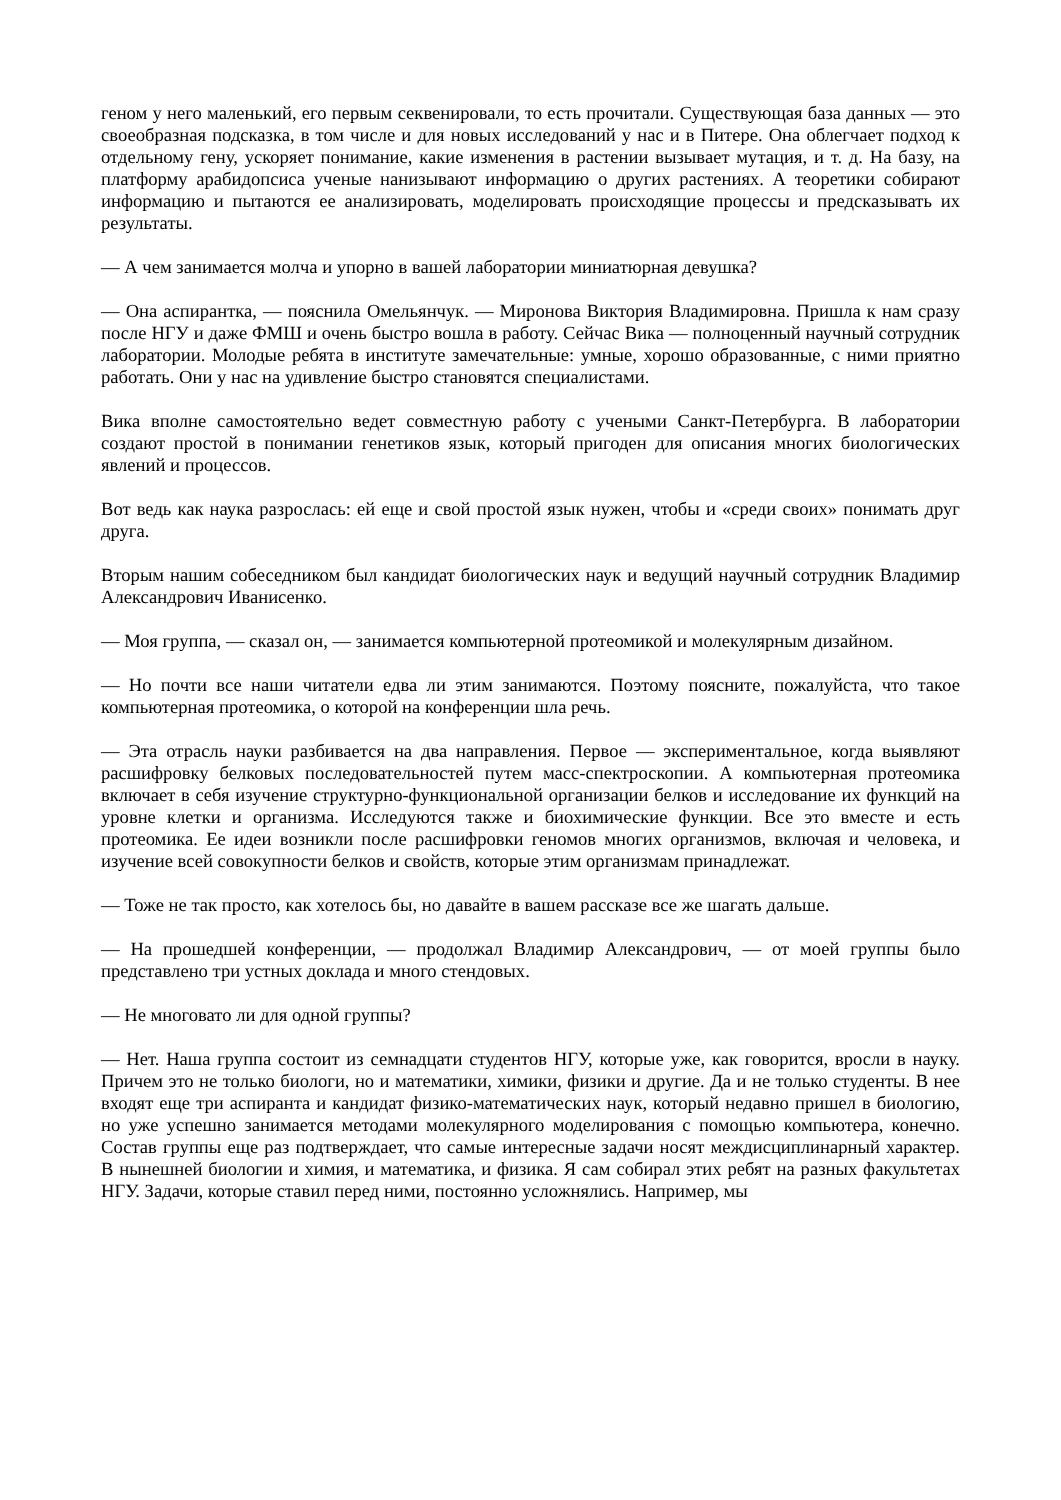геном у него маленький, его первым секвенировали, то есть прочитали. Существующая база данных — это своеобразная подсказка, в том числе и для новых исследований у нас и в Питере. Она облегчает подход к отдельному гену, ускоряет понимание, какие изменения в растении вызывает мутация, и т. д. На базу, на платформу арабидопсиса ученые нанизывают информацию о других растениях. А теоретики собирают информацию и пытаются ее анализировать, моделировать происходящие процессы и предсказывать их результаты.
— А чем занимается молча и упорно в вашей лаборатории миниатюрная девушка?
— Она аспирантка, — пояснила Омельянчук. — Миронова Виктория Владимировна. Пришла к нам сразу после НГУ и даже ФМШ и очень быстро вошла в работу. Сейчас Вика — полноценный научный сотрудник лаборатории. Молодые ребята в институте замечательные: умные, хорошо образованные, с ними приятно работать. Они у нас на удивление быстро становятся специалистами.
Вика вполне самостоятельно ведет совместную работу с учеными Санкт-Петербурга. В лаборатории создают простой в понимании генетиков язык, который пригоден для описания многих биологических явлений и процессов.
Вот ведь как наука разрослась: ей еще и свой простой язык нужен, чтобы и «среди своих» понимать друг друга.
Вторым нашим собеседником был кандидат биологических наук и ведущий научный сотрудник Владимир Александрович Иванисенко.
— Моя группа, — сказал он, — занимается компьютерной протеомикой и молекулярным дизайном.
— Но почти все наши читатели едва ли этим занимаются. Поэтому поясните, пожалуйста, что такое компьютерная протеомика, о которой на конференции шла речь.
— Эта отрасль науки разбивается на два направления. Первое — экспериментальное, когда выявляют расшифровку белковых последовательностей путем масс-спектроскопии. А компьютерная протеомика включает в себя изучение структурно-функциональной организации белков и исследование их функций на уровне клетки и организма. Исследуются также и биохимические функции. Все это вместе и есть протеомика. Ее идеи возникли после расшифровки геномов многих организмов, включая и человека, и изучение всей совокупности белков и свойств, которые этим организмам принадлежат.
— Тоже не так просто, как хотелось бы, но давайте в вашем рассказе все же шагать дальше.
— На прошедшей конференции, — продолжал Владимир Александрович, — от моей группы было представлено три устных доклада и много стендовых.
— Не многовато ли для одной группы?
— Нет. Наша группа состоит из семнадцати студентов НГУ, которые уже, как говорится, вросли в науку. Причем это не только биологи, но и математики, химики, физики и другие. Да и не только студенты. В нее входят еще три аспиранта и кандидат физико-математических наук, который недавно пришел в биологию, но уже успешно занимается методами молекулярного моделирования с помощью компьютера, конечно. Состав группы еще раз подтверждает, что самые интересные задачи носят междисциплинарный характер. В нынешней биологии и химия, и математика, и физика. Я сам собирал этих ребят на разных факультетах НГУ. Задачи, которые ставил перед ними, постоянно усложнялись. Например, мы